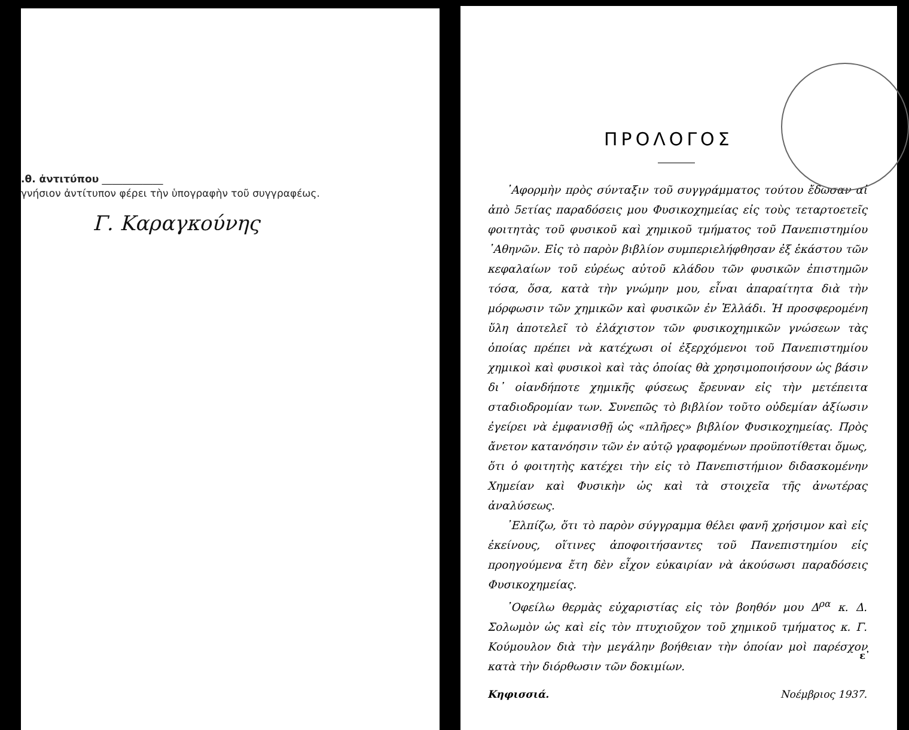.θ. ἀντιτύπου ____________
γνήσιον ἀντίτυπον φέρει τὴν ὑπογραφὴν τοῦ συγγραφέως.
Γ. Καραγκούνης
ΠΡΟΛΟΓΟΣ
᾿Αφορμὴν πρὸς σύνταξιν τοῦ συγγράμματος τούτου ἔδωσαν αἱ ἀπὸ 5ετίας παραδόσεις μου Φυσικοχημείας εἰς τοὺς τεταρτοετεῖς φοιτητὰς τοῦ φυσικοῦ καὶ χημικοῦ τμήματος τοῦ Πανεπιστημίου ᾿Αθηνῶν. Εἰς τὸ παρὸν βιβλίον συμπεριελήφθησαν ἐξ ἑκάστου τῶν κεφαλαίων τοῦ εὐρέως αὐτοῦ κλάδου τῶν φυσικῶν ἐπιστημῶν τόσα, ὅσα, κατὰ τὴν γνώμην μου, εἶναι ἀπαραίτητα διὰ τὴν μόρφωσιν τῶν χημικῶν καὶ φυσικῶν ἐν Ἑλλάδι. Ἡ προσφερομένη ὕλη ἀποτελεῖ τὸ ἐλάχιστον τῶν φυσικοχημικῶν γνώσεων τὰς ὁποίας πρέπει νὰ κατέχωσι οἱ ἐξερχόμενοι τοῦ Πανεπιστημίου χημικοὶ καὶ φυσικοὶ καὶ τὰς ὁποίας θὰ χρησιμοποιήσουν ὡς βάσιν δι᾿ οἱανδήποτε χημικῆς φύσεως ἔρευναν εἰς τὴν μετέπειτα σταδιοδρομίαν των. Συνεπῶς τὸ βιβλίον τοῦτο οὐδεμίαν ἀξίωσιν ἐγείρει νὰ ἐμφανισθῇ ὡς «πλῆρες» βιβλίον Φυσικοχημείας. Πρὸς ἄνετον κατανόησιν τῶν ἐν αὐτῷ γραφομένων προϋποτίθεται ὅμως, ὅτι ὁ φοιτητὴς κατέχει τὴν εἰς τὸ Πανεπιστήμιον διδασκομένην Χημείαν καὶ Φυσικὴν ὡς καὶ τὰ στοιχεῖα τῆς ἀνωτέρας ἀναλύσεως.
᾿Ελπίζω, ὅτι τὸ παρὸν σύγγραμμα θέλει φανῆ χρήσιμον καὶ εἰς ἐκείνους, οἵτινες ἀποφοιτήσαντες τοῦ Πανεπιστημίου εἰς προηγούμενα ἔτη δὲν εἶχον εὐκαιρίαν νὰ ἀκούσωσι παραδόσεις Φυσικοχημείας.
᾿Οφείλω θερμὰς εὐχαριστίας εἰς τὸν βοηθόν μου Δ<sup>ρα</sup> κ. Δ. Σολωμὸν ὡς καὶ εἰς τὸν πτυχιοῦχον τοῦ χημικοῦ τμήματος κ. Γ. Κούμουλον διὰ τὴν μεγάλην βοήθειαν τὴν ὁποίαν μοὶ παρέσχον κατὰ τὴν διόρθωσιν τῶν δοκιμίων.
Κηφισσιά. Νοέμβριος 1937.
ε᾿